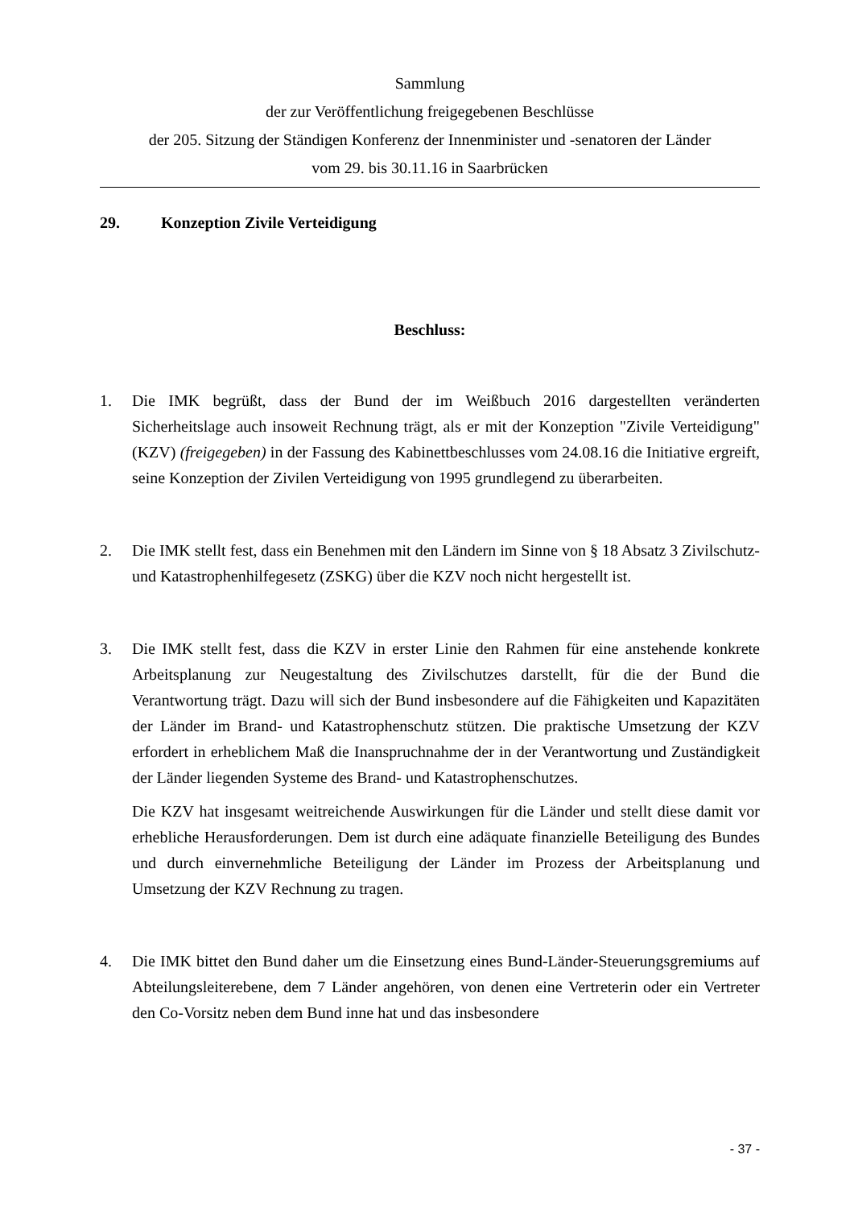Sammlung
der zur Veröffentlichung freigegebenen Beschlüsse
der 205. Sitzung der Ständigen Konferenz der Innenminister und -senatoren der Länder
vom 29. bis 30.11.16 in Saarbrücken
29. Konzeption Zivile Verteidigung
Beschluss:
1. Die IMK begrüßt, dass der Bund der im Weißbuch 2016 dargestellten veränderten Sicherheitslage auch insoweit Rechnung trägt, als er mit der Konzeption "Zivile Verteidigung" (KZV) (freigegeben) in der Fassung des Kabinettbeschlusses vom 24.08.16 die Initiative ergreift, seine Konzeption der Zivilen Verteidigung von 1995 grundlegend zu überarbeiten.
2. Die IMK stellt fest, dass ein Benehmen mit den Ländern im Sinne von § 18 Absatz 3 Zivilschutz- und Katastrophenhilfegesetz (ZSKG) über die KZV noch nicht hergestellt ist.
3. Die IMK stellt fest, dass die KZV in erster Linie den Rahmen für eine anstehende konkrete Arbeitsplanung zur Neugestaltung des Zivilschutzes darstellt, für die der Bund die Verantwortung trägt. Dazu will sich der Bund insbesondere auf die Fähigkeiten und Kapazitäten der Länder im Brand- und Katastrophenschutz stützen. Die praktische Umsetzung der KZV erfordert in erheblichem Maß die Inanspruchnahme der in der Verantwortung und Zuständigkeit der Länder liegenden Systeme des Brand- und Katastrophenschutzes.
Die KZV hat insgesamt weitreichende Auswirkungen für die Länder und stellt diese damit vor erhebliche Herausforderungen. Dem ist durch eine adäquate finanzielle Beteiligung des Bundes und durch einvernehmliche Beteiligung der Länder im Prozess der Arbeitsplanung und Umsetzung der KZV Rechnung zu tragen.
4. Die IMK bittet den Bund daher um die Einsetzung eines Bund-Länder-Steuerungsgremiums auf Abteilungsleiterebene, dem 7 Länder angehören, von denen eine Vertreterin oder ein Vertreter den Co-Vorsitz neben dem Bund inne hat und das insbesondere
- 37 -